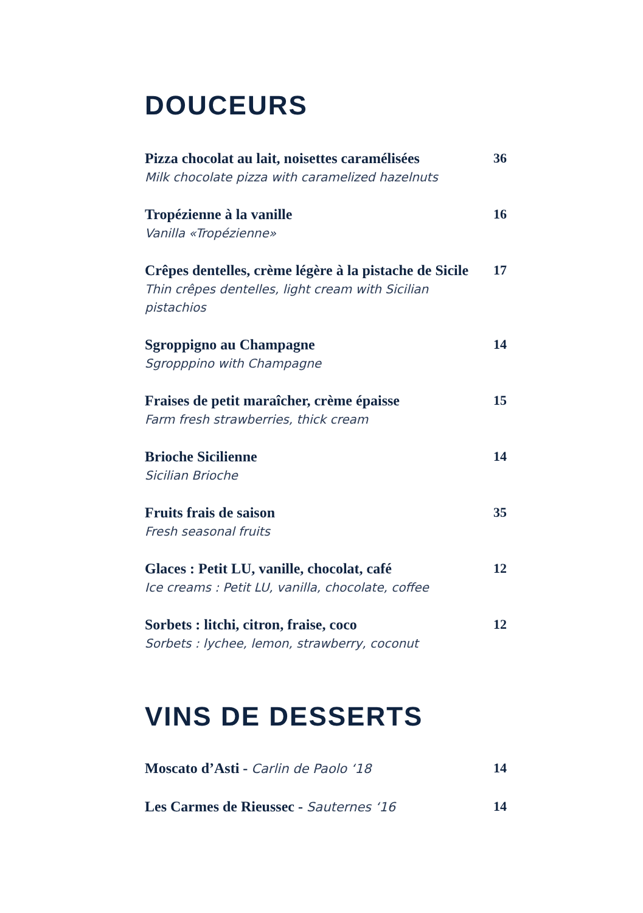DOUCEURS
Pizza chocolat au lait, noisettes caramélisées
Milk chocolate pizza with caramelized hazelnuts
36
Tropézienne à la vanille
Vanilla «Tropézienne»
16
Crêpes dentelles, crème légère à la pistache de Sicile
Thin crêpes dentelles, light cream with Sicilian pistachios
17
Sgroppigno au Champagne
Sgropppino with Champagne
14
Fraises de petit maraîcher, crème épaisse
Farm fresh strawberries, thick cream
15
Brioche Sicilienne
Sicilian Brioche
14
Fruits frais de saison
Fresh seasonal fruits
35
Glaces : Petit LU, vanille, chocolat, café
Ice creams : Petit LU, vanilla, chocolate, coffee
12
Sorbets : litchi, citron, fraise, coco
Sorbets : lychee, lemon, strawberry, coconut
12
VINS DE DESSERTS
Moscato d’Asti - Carlin de Paolo ‘18
14
Les Carmes de Rieussec - Sauternes ‘16
14